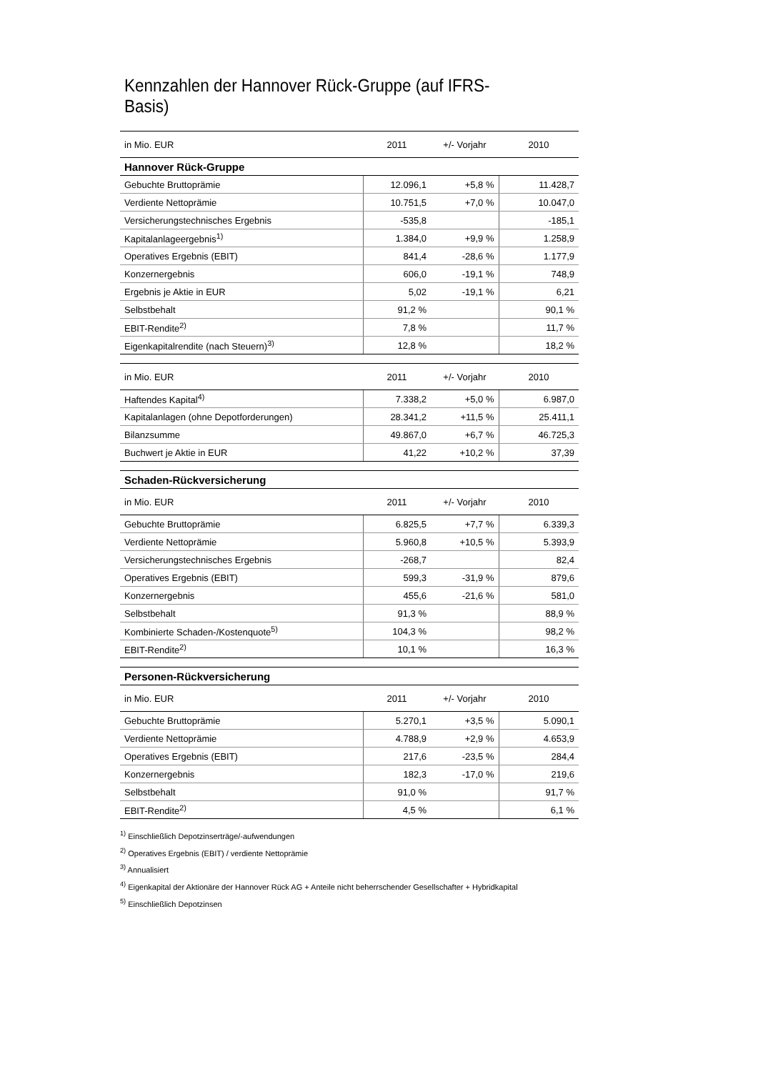Kennzahlen der Hannover Rück-Gruppe (auf IFRS-Basis)
| in Mio. EUR | 2011 | +/- Vorjahr | 2010 |
| Hannover Rück-Gruppe | | | |
| Gebuchte Bruttoprämie | 12.096,1 | +5,8 % | 11.428,7 |
| Verdiente Nettoprämie | 10.751,5 | +7,0 % | 10.047,0 |
| Versicherungstechnisches Ergebnis | -535,8 | | -185,1 |
| Kapitalanlageergebnis<sup>1)</sup> | 1.384,0 | +9,9 % | 1.258,9 |
| Operatives Ergebnis (EBIT) | 841,4 | -28,6 % | 1.177,9 |
| Konzernergebnis | 606,0 | -19,1 % | 748,9 |
| Ergebnis je Aktie in EUR | 5,02 | -19,1 % | 6,21 |
| Selbstbehalt | 91,2 % | | 90,1 % |
| EBIT-Rendite<sup>2)</sup> | 7,8 % | | 11,7 % |
| Eigenkapitalrendite (nach Steuern)<sup>3)</sup> | 12,8 % | | 18,2 % |
| in Mio. EUR | 2011 | +/- Vorjahr | 2010 |
| Haftendes Kapital<sup>4)</sup> | 7.338,2 | +5,0 % | 6.987,0 |
| Kapitalanlagen (ohne Depotforderungen) | 28.341,2 | +11,5 % | 25.411,1 |
| Bilanzsumme | 49.867,0 | +6,7 % | 46.725,3 |
| Buchwert je Aktie in EUR | 41,22 | +10,2 % | 37,39 |
| Schaden-Rückversicherung | | | |
| in Mio. EUR | 2011 | +/- Vorjahr | 2010 |
| Gebuchte Bruttoprämie | 6.825,5 | +7,7 % | 6.339,3 |
| Verdiente Nettoprämie | 5.960,8 | +10,5 % | 5.393,9 |
| Versicherungstechnisches Ergebnis | -268,7 | | 82,4 |
| Operatives Ergebnis (EBIT) | 599,3 | -31,9 % | 879,6 |
| Konzernergebnis | 455,6 | -21,6 % | 581,0 |
| Selbstbehalt | 91,3 % | | 88,9 % |
| Kombinierte Schaden-/Kostenquote<sup>5)</sup> | 104,3 % | | 98,2 % |
| EBIT-Rendite<sup>2)</sup> | 10,1 % | | 16,3 % |
| Personen-Rückversicherung | | | |
| in Mio. EUR | 2011 | +/- Vorjahr | 2010 |
| Gebuchte Bruttoprämie | 5.270,1 | +3,5 % | 5.090,1 |
| Verdiente Nettoprämie | 4.788,9 | +2,9 % | 4.653,9 |
| Operatives Ergebnis (EBIT) | 217,6 | -23,5 % | 284,4 |
| Konzernergebnis | 182,3 | -17,0 % | 219,6 |
| Selbstbehalt | 91,0 % | | 91,7 % |
| EBIT-Rendite<sup>2)</sup> | 4,5 % | | 6,1 % |
<sup>1)</sup> Einschließlich Depotzinserträge/-aufwendungen
<sup>2)</sup> Operatives Ergebnis (EBIT) / verdiente Nettoprämie
<sup>3)</sup> Annualisiert
<sup>4)</sup> Eigenkapital der Aktionäre der Hannover Rück AG + Anteile nicht beherrschender Gesellschafter + Hybridkapital
<sup>5)</sup> Einschließlich Depotzinsen